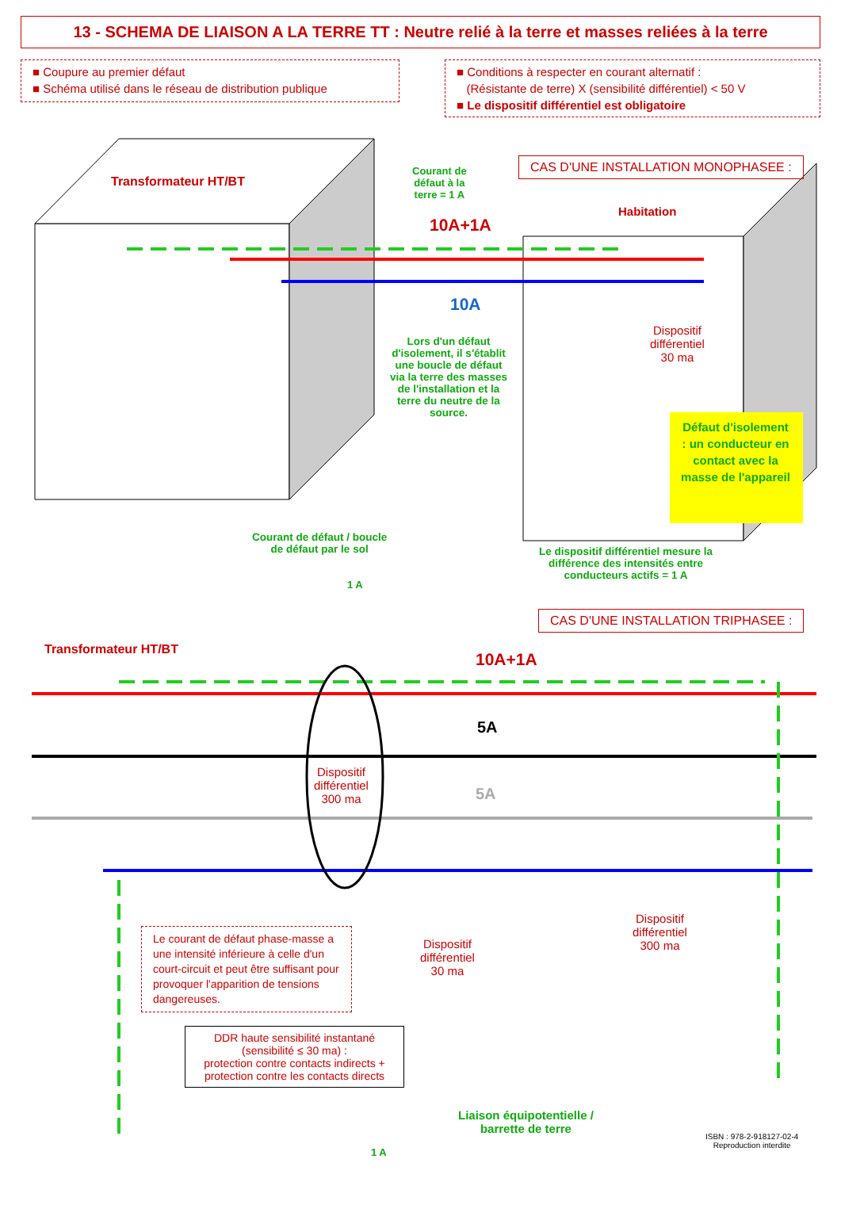13 - SCHEMA DE LIAISON A LA TERRE TT : Neutre relié à la terre et masses reliées à la terre
■ Coupure au premier défaut
■ Schéma utilisé dans le réseau de distribution publique
■ Conditions à respecter en courant alternatif :
(Résistante de terre) X (sensibilité différentiel) < 50 V
■ Le dispositif différentiel est obligatoire
Transformateur HT/BT
Courant de
défaut à la
terre = 1 A
CAS D'UNE INSTALLATION MONOPHASEE :
10A+1A
Habitation
10A
Lors d'un défaut d'isolement, il s'établit une boucle de défaut via la terre des masses de l'installation et la terre du neutre de la source.
Dispositif
différentiel
30 ma
Défaut d'isolement : un conducteur en contact avec la masse de l'appareil
Courant de défaut / boucle
de défaut par le sol
1 A
Le dispositif différentiel mesure la
différence des intensités entre
conducteurs actifs = 1 A
CAS D'UNE INSTALLATION TRIPHASEE :
Transformateur HT/BT
10A+1A
5A
5A
Dispositif
différentiel
300 ma
Dispositif
différentiel
30 ma
Dispositif
différentiel
300 ma
Le courant de défaut phase-masse a une intensité inférieure à celle d'un court-circuit et peut être suffisant pour provoquer l'apparition de tensions dangereuses.
DDR haute sensibilité instantané (sensibilité ≤ 30 ma) :
protection contre contacts indirects +
protection contre les contacts directs
Liaison équipotentielle /
barrette de terre
1 A
ISBN : 978-2-918127-02-4
Reproduction interdite